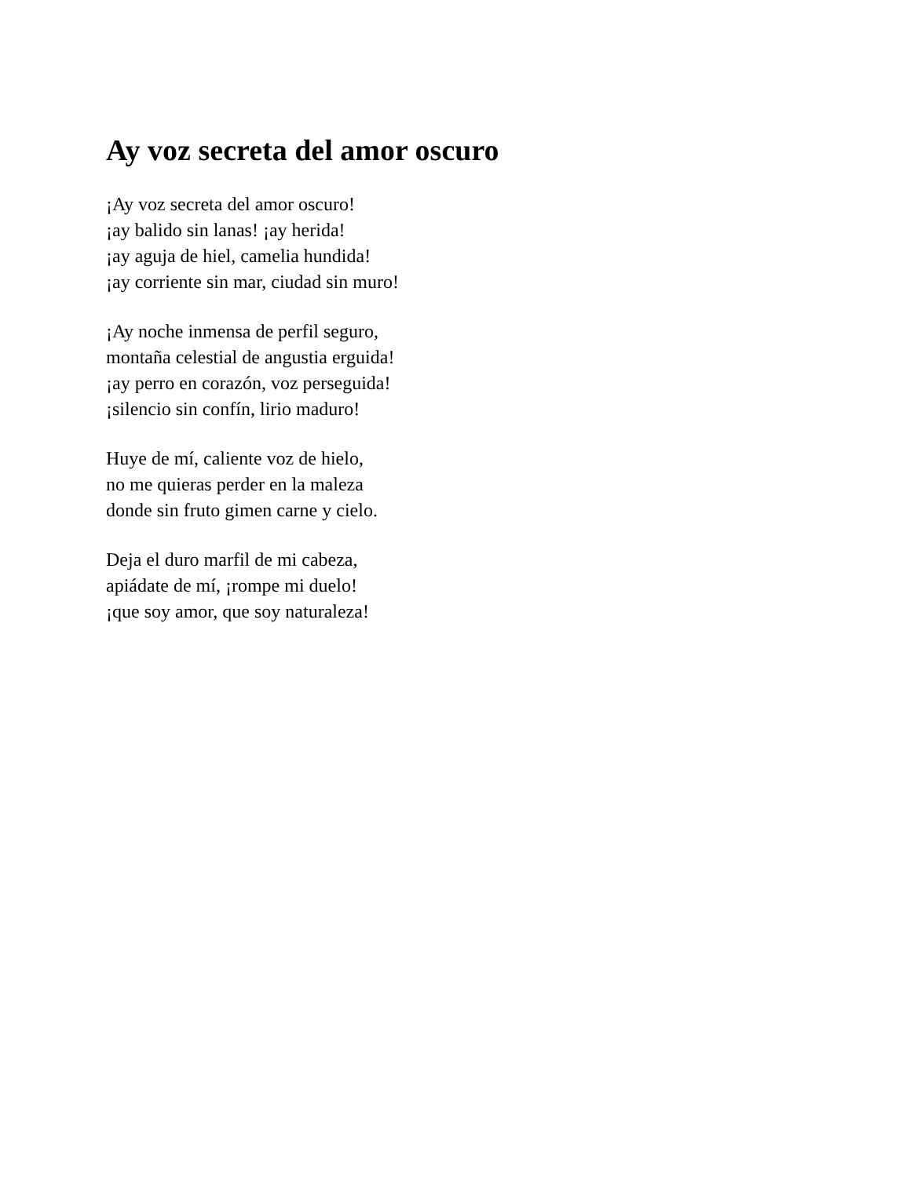Ay voz secreta del amor oscuro
¡Ay voz secreta del amor oscuro!
¡ay balido sin lanas! ¡ay herida!
¡ay aguja de hiel, camelia hundida!
¡ay corriente sin mar, ciudad sin muro!
¡Ay noche inmensa de perfil seguro,
montaña celestial de angustia erguida!
¡ay perro en corazón, voz perseguida!
¡silencio sin confín, lirio maduro!
Huye de mí, caliente voz de hielo,
no me quieras perder en la maleza
donde sin fruto gimen carne y cielo.
Deja el duro marfil de mi cabeza,
apiádate de mí, ¡rompe mi duelo!
¡que soy amor, que soy naturaleza!